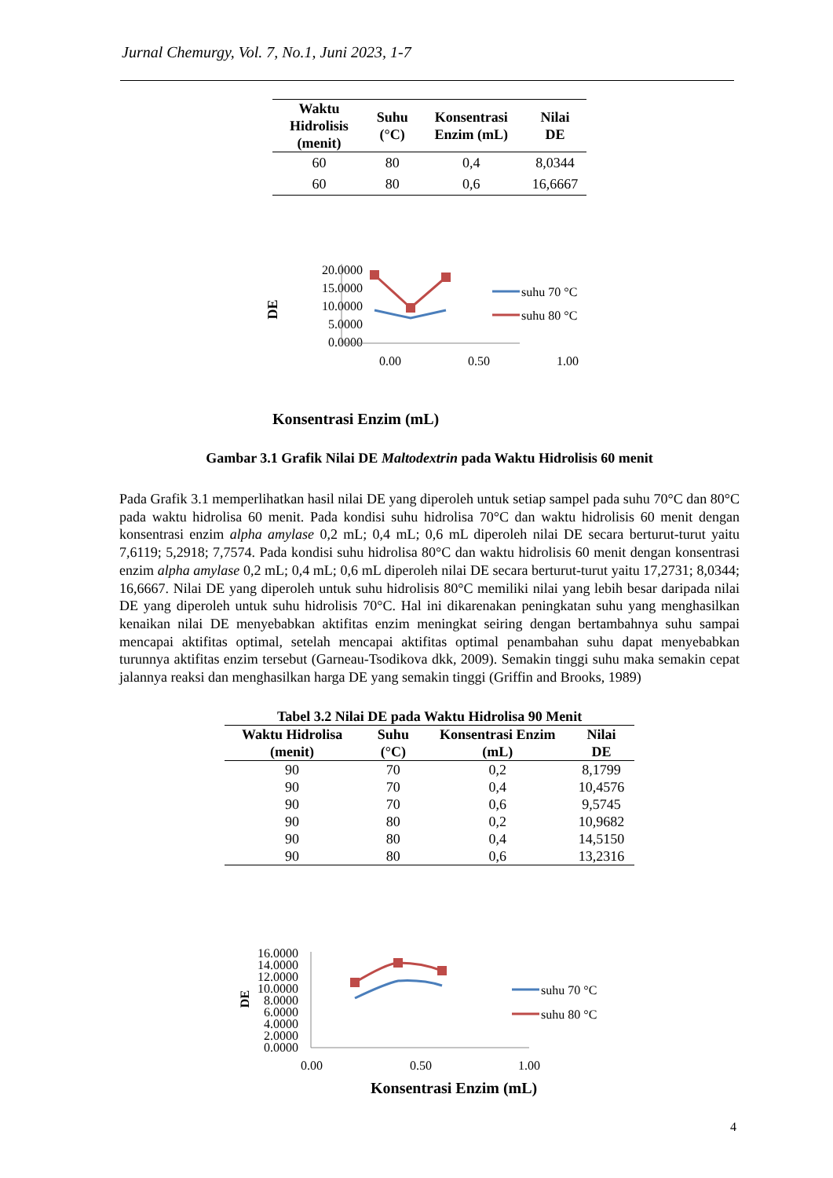Jurnal Chemurgy, Vol. 7, No.1, Juni 2023, 1-7
| Waktu Hidrolisis (menit) | Suhu (°C) | Konsentrasi Enzim (mL) | Nilai DE |
| --- | --- | --- | --- |
| 60 | 80 | 0,4 | 8,0344 |
| 60 | 80 | 0,6 | 16,6667 |
Konsentrasi Enzim (mL)
20.0000
15.0000
10.0000
5.0000
0.0000
0.00
0.50
1.00
DE
suhu 70 °C
suhu 80 °C
Gambar 3.1 Grafik Nilai DE Maltodextrin pada Waktu Hidrolisis 60 menit
Pada Grafik 3.1 memperlihatkan hasil nilai DE yang diperoleh untuk setiap sampel pada suhu 70°C dan 80°C pada waktu hidrolisa 60 menit. Pada kondisi suhu hidrolisa 70°C dan waktu hidrolisis 60 menit dengan konsentrasi enzim alpha amylase 0,2 mL; 0,4 mL; 0,6 mL diperoleh nilai DE secara berturut-turut yaitu 7,6119; 5,2918; 7,7574. Pada kondisi suhu hidrolisa 80°C dan waktu hidrolisis 60 menit dengan konsentrasi enzim alpha amylase 0,2 mL; 0,4 mL; 0,6 mL diperoleh nilai DE secara berturut-turut yaitu 17,2731; 8,0344; 16,6667. Nilai DE yang diperoleh untuk suhu hidrolisis 80°C memiliki nilai yang lebih besar daripada nilai DE yang diperoleh untuk suhu hidrolisis 70°C. Hal ini dikarenakan peningkatan suhu yang menghasilkan kenaikan nilai DE menyebabkan aktifitas enzim meningkat seiring dengan bertambahnya suhu sampai mencapai aktifitas optimal, setelah mencapai aktifitas optimal penambahan suhu dapat menyebabkan turunnya aktifitas enzim tersebut (Garneau-Tsodikova dkk, 2009). Semakin tinggi suhu maka semakin cepat jalannya reaksi dan menghasilkan harga DE yang semakin tinggi (Griffin and Brooks, 1989)
Tabel 3.2 Nilai DE pada Waktu Hidrolisa 90 Menit
| Waktu Hidrolisa (menit) | Suhu (°C) | Konsentrasi Enzim (mL) | Nilai DE |
| --- | --- | --- | --- |
| 90 | 70 | 0,2 | 8,1799 |
| 90 | 70 | 0,4 | 10,4576 |
| 90 | 70 | 0,6 | 9,5745 |
| 90 | 80 | 0,2 | 10,9682 |
| 90 | 80 | 0,4 | 14,5150 |
| 90 | 80 | 0,6 | 13,2316 |
16.0000
14.0000
12.0000
10.0000
8.0000
6.0000
4.0000
2.0000
0.0000
DE
0.00
0.50
1.00
suhu 70 °C
suhu 80 °C
Konsentrasi Enzim (mL)
4